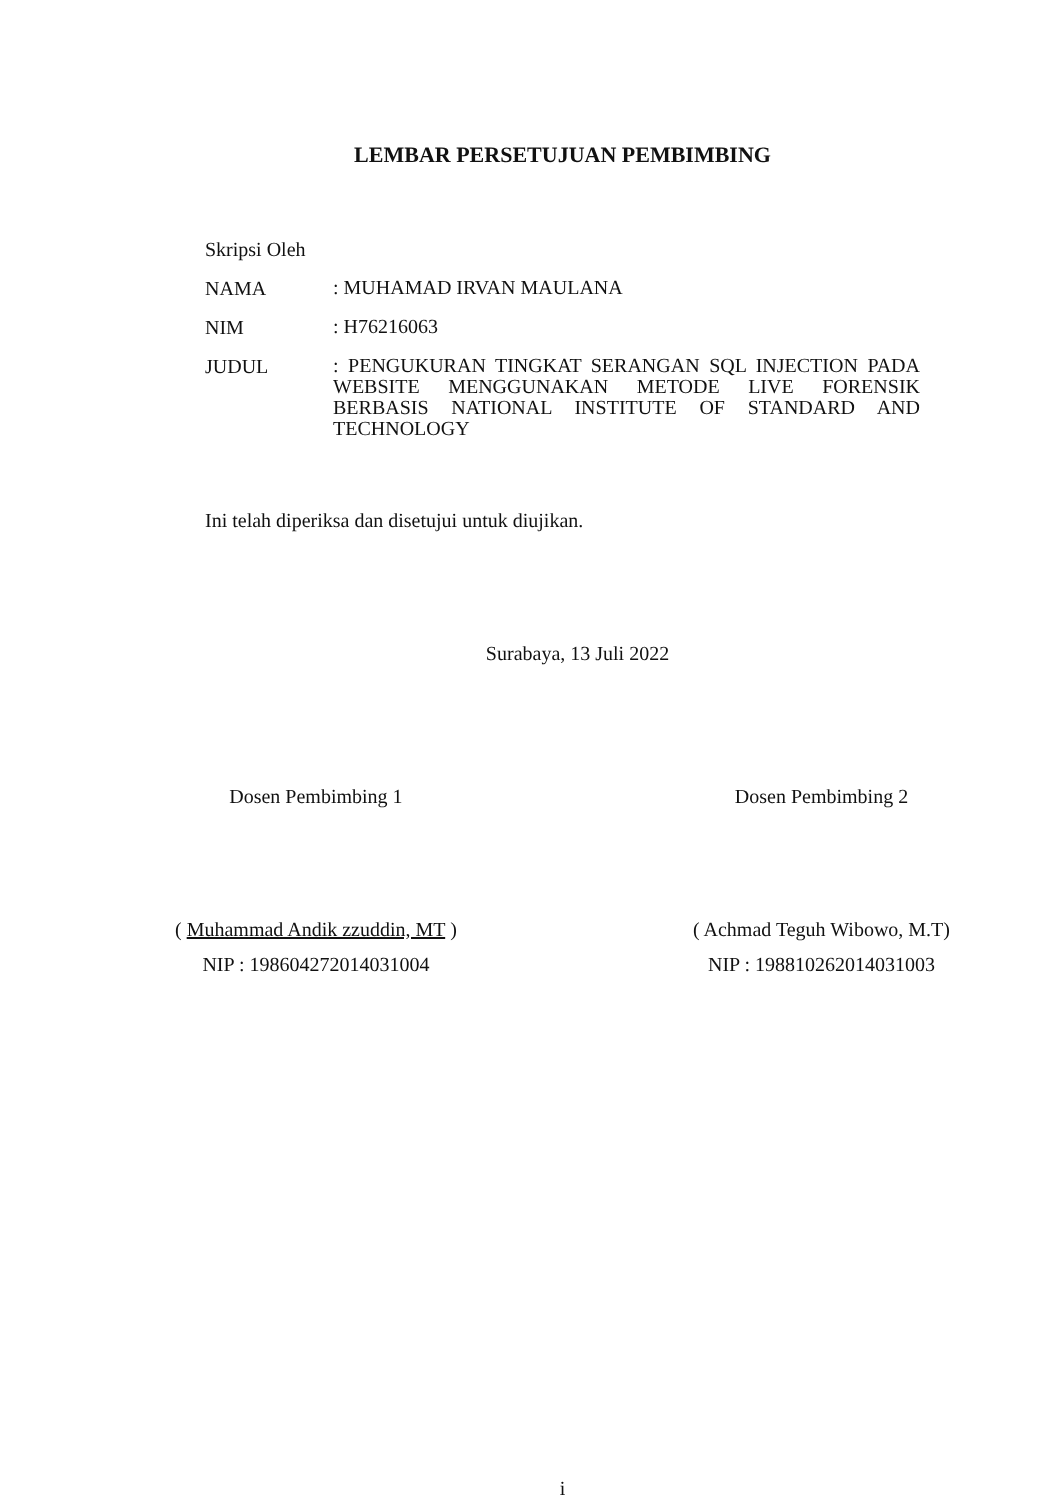LEMBAR PERSETUJUAN PEMBIMBING
Skripsi Oleh
NAMA
: MUHAMAD IRVAN MAULANA
NIM
: H76216063
JUDUL
: PENGUKURAN TINGKAT SERANGAN SQL INJECTION PADA WEBSITE MENGGUNAKAN METODE LIVE FORENSIK BERBASIS NATIONAL INSTITUTE OF STANDARD AND TECHNOLOGY
Ini telah diperiksa dan disetujui untuk diujikan.
Surabaya, 13 Juli 2022
Dosen Pembimbing 1
( Muhammad Andik zzuddin, MT )
NIP : 198604272014031004
Dosen Pembimbing 2
( Achmad Teguh Wibowo, M.T)
NIP : 198810262014031003
i